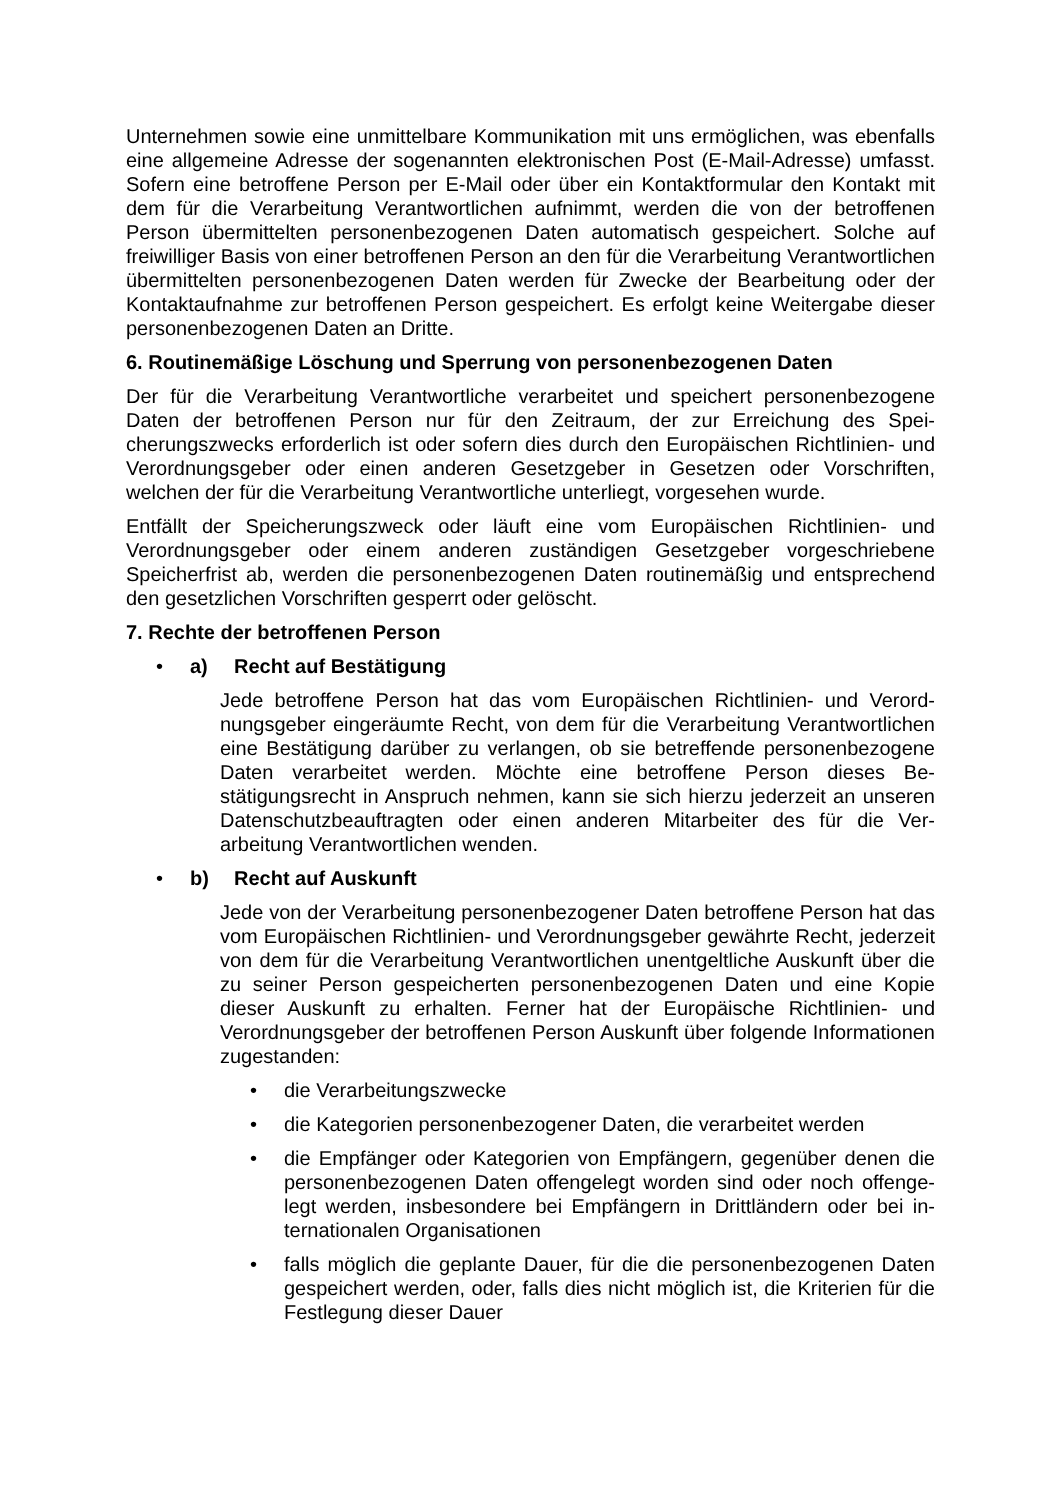Unternehmen sowie eine unmittelbare Kommunikation mit uns ermöglichen, was ebenfalls eine allgemeine Adresse der sogenannten elektronischen Post (E-Mail-Adresse) umfasst. Sofern eine betroffene Person per E-Mail oder über ein Kontakt­formular den Kontakt mit dem für die Verarbeitung Verantwortlichen aufnimmt, wer­den die von der betroffenen Person übermittelten personenbezogenen Daten auto­matisch gespeichert. Solche auf freiwilliger Basis von einer betroffenen Person an den für die Verarbeitung Verantwortlichen übermittelten personenbezogenen Daten werden für Zwecke der Bearbeitung oder der Kontaktaufnahme zur betroffenen Per­son gespeichert. Es erfolgt keine Weitergabe dieser personenbezogenen Daten an Dritte.
6. Routinemäßige Löschung und Sperrung von personenbezogenen Daten
Der für die Verarbeitung Verantwortliche verarbeitet und speichert personenbezoge­ne Daten der betroffenen Person nur für den Zeitraum, der zur Erreichung des Spei­cherungszwecks erforderlich ist oder sofern dies durch den Europäischen Richtlinien- und Verordnungsgeber oder einen anderen Gesetzgeber in Gesetzen oder Vorschrif­ten, welchen der für die Verarbeitung Verantwortliche unterliegt, vorgesehen wurde.
Entfällt der Speicherungszweck oder läuft eine vom Europäischen Richtlinien- und Verordnungsgeber oder einem anderen zuständigen Gesetzgeber vorgeschriebene Speicherfrist ab, werden die personenbezogenen Daten routinemäßig und entspre­chend den gesetzlichen Vorschriften gesperrt oder gelöscht.
7. Rechte der betroffenen Person
• a) Recht auf Bestätigung
Jede betroffene Person hat das vom Europäischen Richtlinien- und Verord­nungsgeber eingeräumte Recht, von dem für die Verarbeitung Verantwortli­chen eine Bestätigung darüber zu verlangen, ob sie betreffende personenbe­zogene Daten verarbeitet werden. Möchte eine betroffene Person dieses Be­stätigungsrecht in Anspruch nehmen, kann sie sich hierzu jederzeit an unse­ren Datenschutzbeauftragten oder einen anderen Mitarbeiter des für die Ver­arbeitung Verantwortlichen wenden.
• b) Recht auf Auskunft
Jede von der Verarbeitung personenbezogener Daten betroffene Person hat das vom Europäischen Richtlinien- und Verordnungsgeber gewährte Recht, jederzeit von dem für die Verarbeitung Verantwortlichen unentgeltliche Aus­kunft über die zu seiner Person gespeicherten personenbezogenen Daten und eine Kopie dieser Auskunft zu erhalten. Ferner hat der Europäische Richtli­nien- und Verordnungsgeber der betroffenen Person Auskunft über folgende Informationen zugestanden:
• die Verarbeitungszwecke
• die Kategorien personenbezogener Daten, die verarbeitet werden
• die Empfänger oder Kategorien von Empfängern, gegenüber denen die personenbezogenen Daten offengelegt worden sind oder noch offenge­legt werden, insbesondere bei Empfängern in Drittländern oder bei in­ternationalen Organisationen
• falls möglich die geplante Dauer, für die die personenbezogenen Daten gespeichert werden, oder, falls dies nicht möglich ist, die Kriterien für die Festlegung dieser Dauer